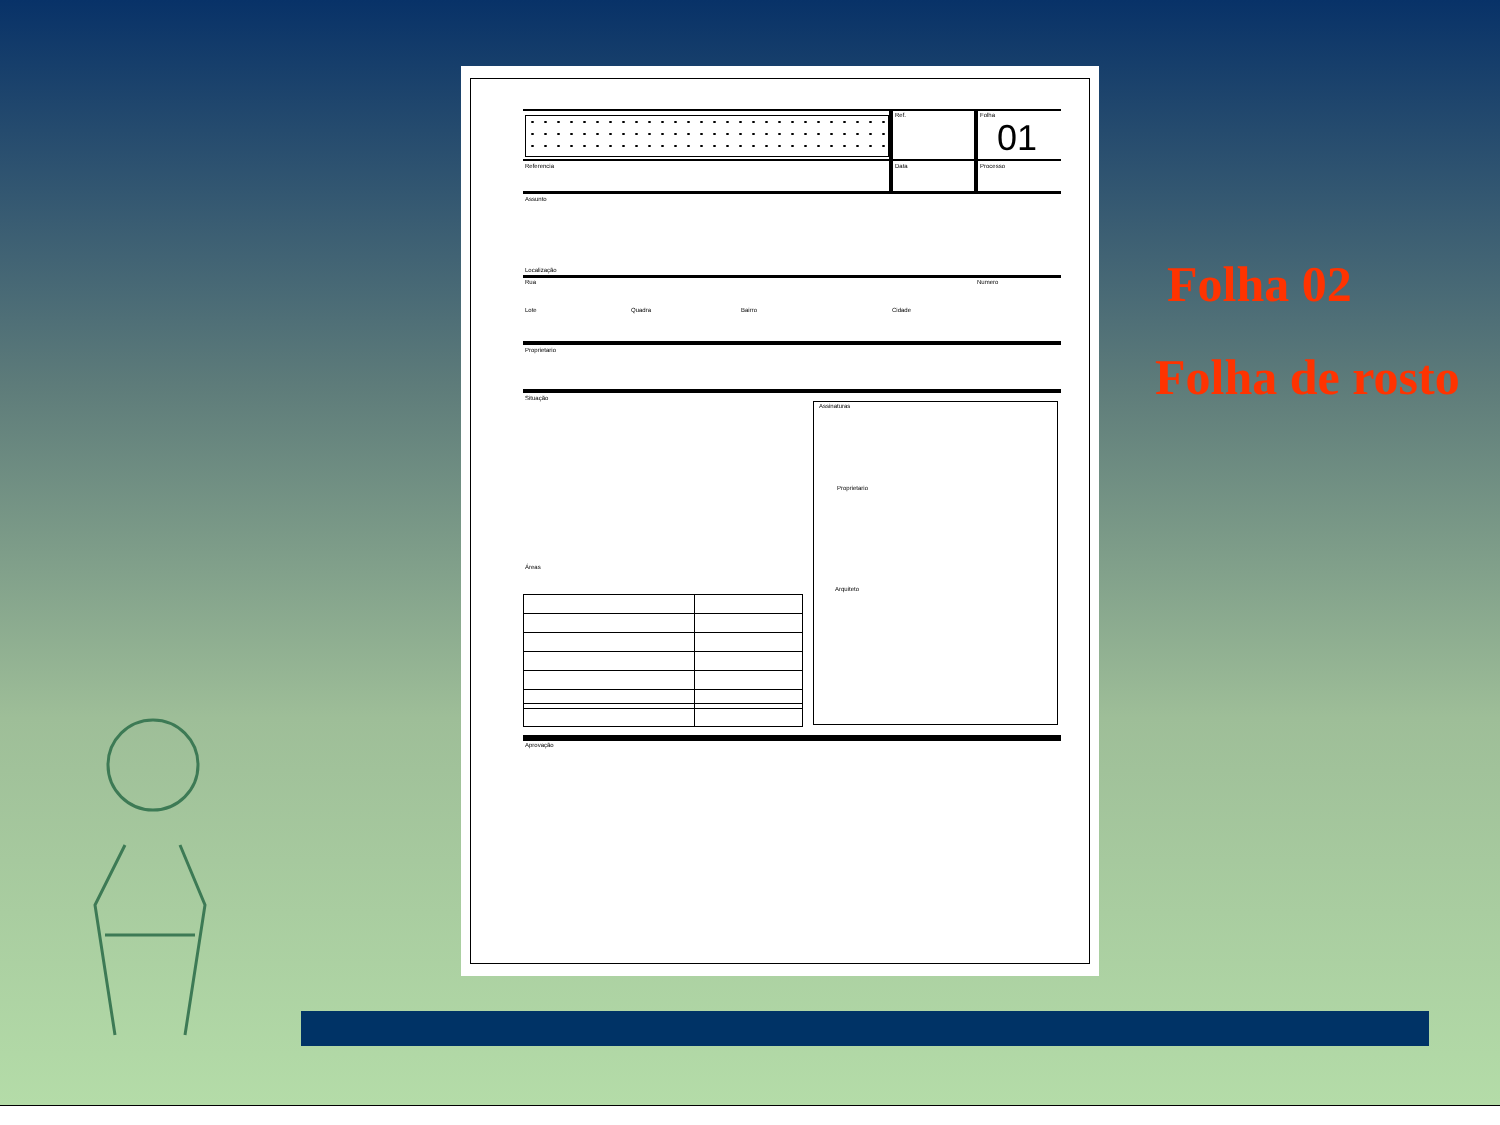Ref. Folha
01
Referencia Data Processo
Assunto
Localização
Rua Numero
Lote Quadra Bairro Cidade
Proprietario
Situação
Assinaturas
Proprietario
Arquiteto
Áreas
Aprovação
Folha 02
Folha de rosto